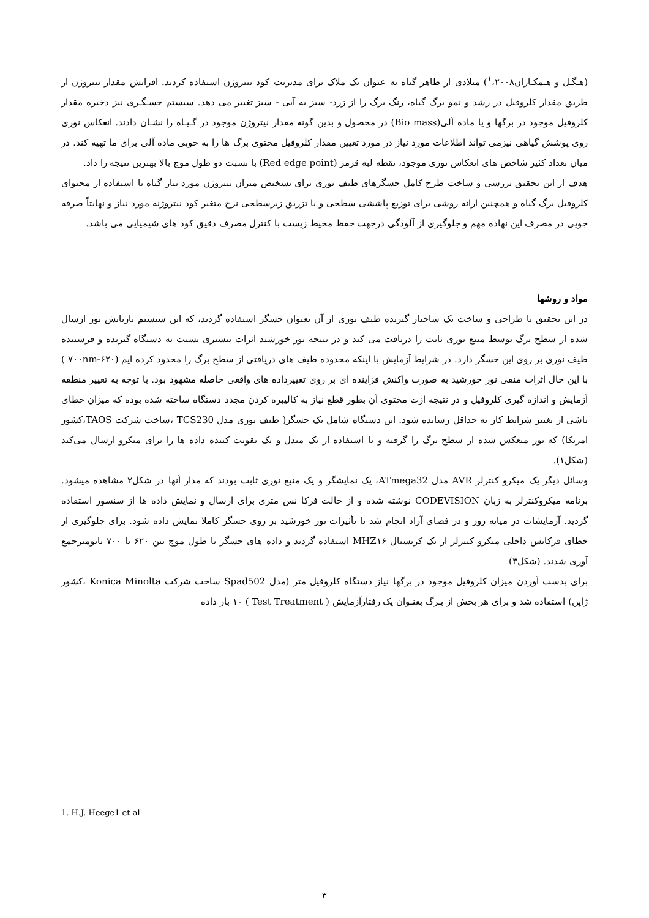(هـگـل و هـمکـاران<sup>۱</sup>،۲۰۰۸) میلادی از ظاهر گیاه به عنوان یک ملاک برای مدیریت کود نیتروژن استفاده کردند. افزایش مقدار نیتروژن از طریق مقدار کلروفیل در رشد و نمو برگ گیاه، رنگ برگ را از زرد- سبز به آبی - سبز تغییر می دهد. سیستم حسـگـری نیز ذخیره مقدار کلروفیل موجود در برگها و یا ماده آلی(Bio mass) در محصول و بدین گونه مقدار نیتروژن موجود در گـیـاه را نشـان دادند. انعکاس نوری روی پوشش گیاهی نیزمی تواند اطلاعات مورد نیاز در مورد تعیین مقدار کلروفیل محتوی برگ ها را به خوبی ماده آلی برای ما تهیه کند. در میان تعداد کثیر شاخص های انعکاس نوری موجود، نقطه لبه قرمز (Red edge point) با نسبت دو طول موج بالا بهترین نتیجه را داد.
هدف از این تحقیق بررسی و ساخت طرح کامل حسگرهای طیف نوری برای تشخیص میزان نیتروژن مورد نیاز گیاه با استفاده از محتوای کلروفیل برگ گیاه و همچنین ارائه روشی برای توزیع پاششی سطحی و یا تزریق زیرسطحی نرخ متغیر کود نیتروژنه مورد نیاز و نهایتاً صرفه جویی در مصرف این نهاده مهم و جلوگیری از آلودگی درجهت حفظ محیط زیست با کنترل مصرف دقیق کود های شیمیایی می باشد.
مواد و روشها
در این تحقیق با طراحی و ساخت یک ساختار گیرنده طیف نوری از آن بعنوان حسگر استفاده گردید، که این سیستم بازتابش نور ارسال شده از سطح برگ توسط منبع نوری ثابت را دریافت می کند و در نتیجه نور خورشید اثرات بیشتری نسبت به دستگاه گیرنده و فرستنده طیف نوری بر روی این حسگر دارد. در شرایط آزمایش با اینکه محدوده طیف های دریافتی از سطح برگ را محدود کرده ایم (۶۲۰-۷۰۰nm ) با این حال اثرات منفی نور خورشید به صورت واکنش فزاینده ای بر روی تغییرداده های واقعی حاصله مشهود بود. با توجه به تغییر منطقه آزمایش و اندازه گیری کلروفیل و در نتیجه ازت محتوی آن بطور قطع نیاز به کالیبره کردن مجدد دستگاه ساخته شده بوده که میزان خطای ناشی از تغییر شرایط کار به حداقل رسانده شود. این دستگاه شامل یک حسگر( طیف نوری مدل TCS230 ،ساخت شرکت TAOS،کشور امریکا) که نور منعکس شده از سطح برگ را گرفته و با استفاده از یک مبدل و یک تقویت کننده داده ها را برای میکرو ارسال می‌کند (شکل۱).
وسائل دیگر یک میکرو کنترلر AVR مدل ATmega32، یک نمایشگر و یک منبع نوری ثابت بودند که مدار آنها در شکل۲ مشاهده میشود. برنامه میکروکنترلر به زبان CODEVISION نوشته شده و از حالت فرکا نس متری برای ارسال و نمایش داده ها از سنسور استفاده گردید. آزمایشات در میانه روز و در فضای آزاد انجام شد تا تأثیرات نور خورشید بر روی حسگر کاملا نمایش داده شود. برای جلوگیری از خطای فرکانس داخلی میکرو کنترلر از یک کریستال MHZ۱۶ استفاده گردید و داده های حسگر با طول موج بین ۶۲۰ تا ۷۰۰ نانومترجمع آوری شدند. (شکل۳)
برای بدست آوردن میزان کلروفیل موجود در برگها نیاز دستگاه کلروفیل متر (مدل Spad502 ساخت شرکت Konica Minolta ،کشور ژاپن) استفاده شد و برای هر بخش از بـرگ بعنـوان یک رفتارآزمایش ( Test Treatment ) ۱۰ بار داده
1. H.J. Heege1 et al
۳